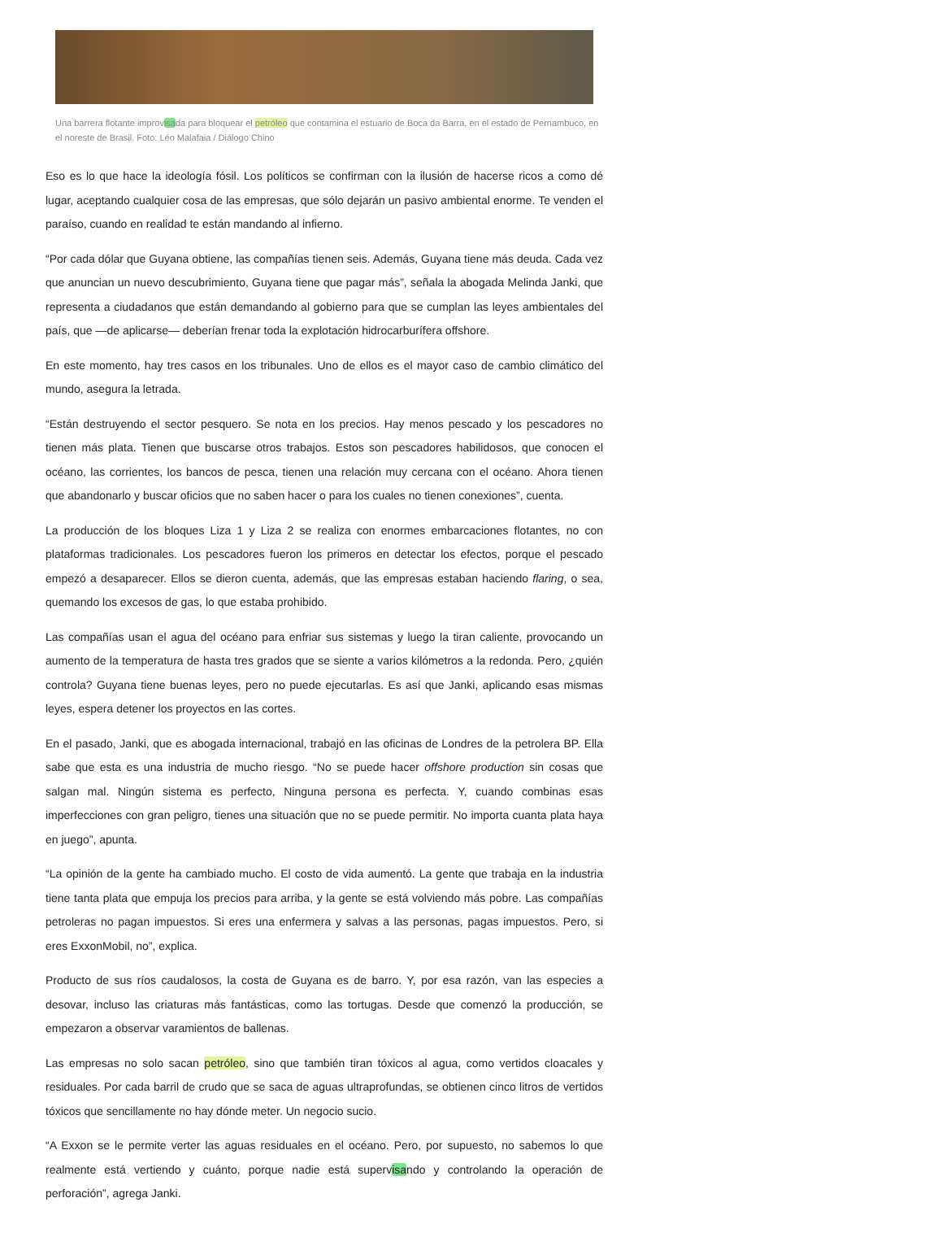Una barrera flotante improvisada para bloquear el petróleo que contamina el estuario de Boca da Barra, en el estado de Pernambuco, en el noreste de Brasil. Foto: Léo Malafaia / Diálogo Chino
Eso es lo que hace la ideología fósil. Los políticos se confirman con la ilusión de hacerse ricos a como dé lugar, aceptando cualquier cosa de las empresas, que sólo dejarán un pasivo ambiental enorme. Te venden el paraíso, cuando en realidad te están mandando al infierno.
“Por cada dólar que Guyana obtiene, las compañías tienen seis. Además, Guyana tiene más deuda. Cada vez que anuncian un nuevo descubrimiento, Guyana tiene que pagar más”, señala la abogada Melinda Janki, que representa a ciudadanos que están demandando al gobierno para que se cumplan las leyes ambientales del país, que —de aplicarse— deberían frenar toda la explotación hidrocarburífera offshore.
En este momento, hay tres casos en los tribunales. Uno de ellos es el mayor caso de cambio climático del mundo, asegura la letrada.
“Están destruyendo el sector pesquero. Se nota en los precios. Hay menos pescado y los pescadores no tienen más plata. Tienen que buscarse otros trabajos. Estos son pescadores habilidosos, que conocen el océano, las corrientes, los bancos de pesca, tienen una relación muy cercana con el océano. Ahora tienen que abandonarlo y buscar oficios que no saben hacer o para los cuales no tienen conexiones”, cuenta.
La producción de los bloques Liza 1 y Liza 2 se realiza con enormes embarcaciones flotantes, no con plataformas tradicionales. Los pescadores fueron los primeros en detectar los efectos, porque el pescado empezó a desaparecer. Ellos se dieron cuenta, además, que las empresas estaban haciendo flaring, o sea, quemando los excesos de gas, lo que estaba prohibido.
Las compañías usan el agua del océano para enfriar sus sistemas y luego la tiran caliente, provocando un aumento de la temperatura de hasta tres grados que se siente a varios kilómetros a la redonda. Pero, ¿quién controla? Guyana tiene buenas leyes, pero no puede ejecutarlas. Es así que Janki, aplicando esas mismas leyes, espera detener los proyectos en las cortes.
En el pasado, Janki, que es abogada internacional, trabajó en las oficinas de Londres de la petrolera BP. Ella sabe que esta es una industria de mucho riesgo. “No se puede hacer offshore production sin cosas que salgan mal. Ningún sistema es perfecto, Ninguna persona es perfecta. Y, cuando combinas esas imperfecciones con gran peligro, tienes una situación que no se puede permitir. No importa cuanta plata haya en juego”, apunta.
“La opinión de la gente ha cambiado mucho. El costo de vida aumentó. La gente que trabaja en la industria tiene tanta plata que empuja los precios para arriba, y la gente se está volviendo más pobre. Las compañías petroleras no pagan impuestos. Si eres una enfermera y salvas a las personas, pagas impuestos. Pero, si eres ExxonMobil, no”, explica.
Producto de sus ríos caudalosos, la costa de Guyana es de barro. Y, por esa razón, van las especies a desovar, incluso las criaturas más fantásticas, como las tortugas. Desde que comenzó la producción, se empezaron a observar varamientos de ballenas.
Las empresas no solo sacan petróleo, sino que también tiran tóxicos al agua, como vertidos cloacales y residuales. Por cada barril de crudo que se saca de aguas ultraprofundas, se obtienen cinco litros de vertidos tóxicos que sencillamente no hay dónde meter. Un negocio sucio.
“A Exxon se le permite verter las aguas residuales en el océano. Pero, por supuesto, no sabemos lo que realmente está vertiendo y cuánto, porque nadie está supervisando y controlando la operación de perforación”, agrega Janki.